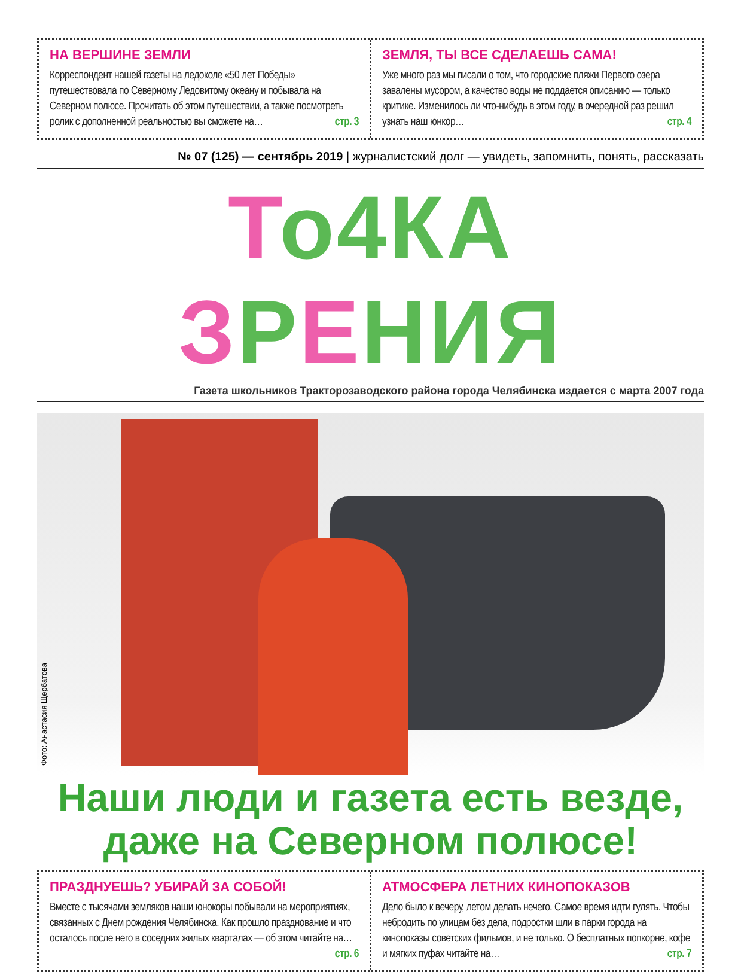НА ВЕРШИНЕ ЗЕМЛИ
Корреспондент нашей газеты на ледоколе «50 лет Победы» путешествовала по Северному Ледовитому океану и побывала на Северном полюсе. Прочитать об этом путешествии, а также посмотреть ролик с дополненной реальностью вы сможете на… стр. 3
ЗЕМЛЯ, ТЫ ВСЕ СДЕЛАЕШЬ САМА!
Уже много раз мы писали о том, что городские пляжи Первого озера завалены мусором, а качество воды не поддается описанию — только критике. Изменилось ли что-нибудь в этом году, в очередной раз решил узнать наш юнкор… стр. 4
№ 07 (125) — сентябрь 2019 | журналистский долг — увидеть, запомнить, понять, рассказать
То4КА ЗРЕНИЯ
Газета школьников Тракторозаводского района города Челябинска издается с марта 2007 года
Фото: Анастасия Щербатова
Наши люди и газета есть везде,
даже на Северном полюсе!
ПРАЗДНУЕШЬ? УБИРАЙ ЗА СОБОЙ!
Вместе с тысячами земляков наши юнокоры побывали на мероприятиях, связанных с Днем рождения Челябинска. Как прошло празднование и что осталось после него в соседних жилых кварталах — об этом читайте на… стр. 6
АТМОСФЕРА ЛЕТНИХ КИНОПОКАЗОВ
Дело было к вечеру, летом делать нечего. Самое время идти гулять. Чтобы небродить по улицам без дела, подростки шли в парки города на кинопоказы советских фильмов, и не только. О бесплатных попкорне, кофе и мягких пуфах читайте на… стр. 7